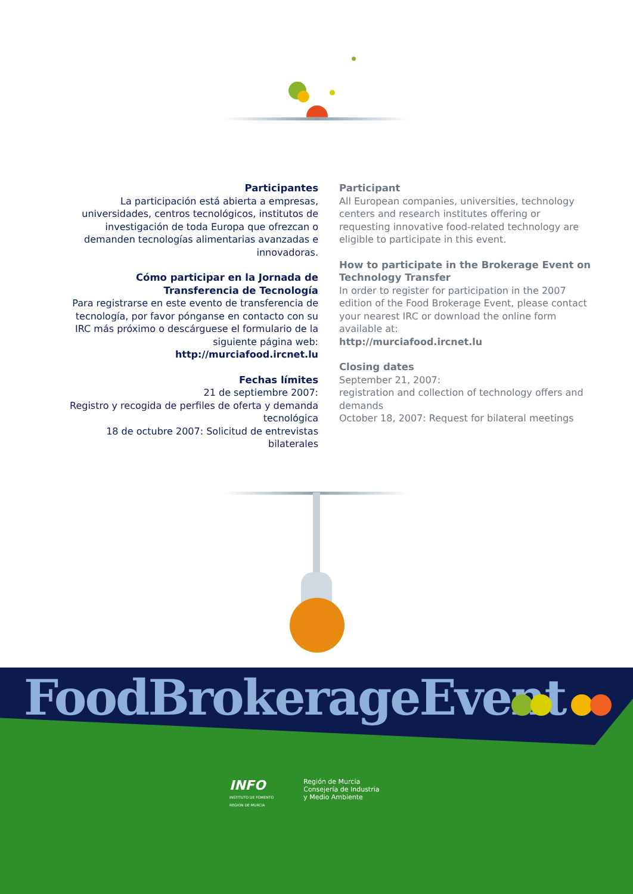Participantes
La participación está abierta a empresas, universidades, centros tecnológicos, institutos de investigación de toda Europa que ofrezcan o demanden tecnologías alimentarias avanzadas e innovadoras.
Cómo participar en la Jornada de Transferencia de Tecnología
Para registrarse en este evento de transferencia de tecnología, por favor pónganse en contacto con su IRC más próximo o descárguese el formulario de la siguiente página web:
http://murciafood.ircnet.lu
Fechas límites
21 de septiembre 2007:
Registro y recogida de perfiles de oferta y demanda tecnológica
18 de octubre 2007: Solicitud de entrevistas bilaterales
Participant
All European companies, universities, technology centers and research institutes offering or requesting innovative food-related technology are eligible to participate in this event.
How to participate in the Brokerage Event on Technology Transfer
In order to register for participation in the 2007 edition of the Food Brokerage Event, please contact your nearest IRC or download the online form available at:
http://murciafood.ircnet.lu
Closing dates
September 21, 2007:
registration and collection of technology offers and demands
October 18, 2007: Request for bilateral meetings
FoodBrokerageEvent
INFO
INSTITUTO DE FOMENTO
REGION DE MURCIA
Región de Murcia
Consejería de Industria
y Medio Ambiente